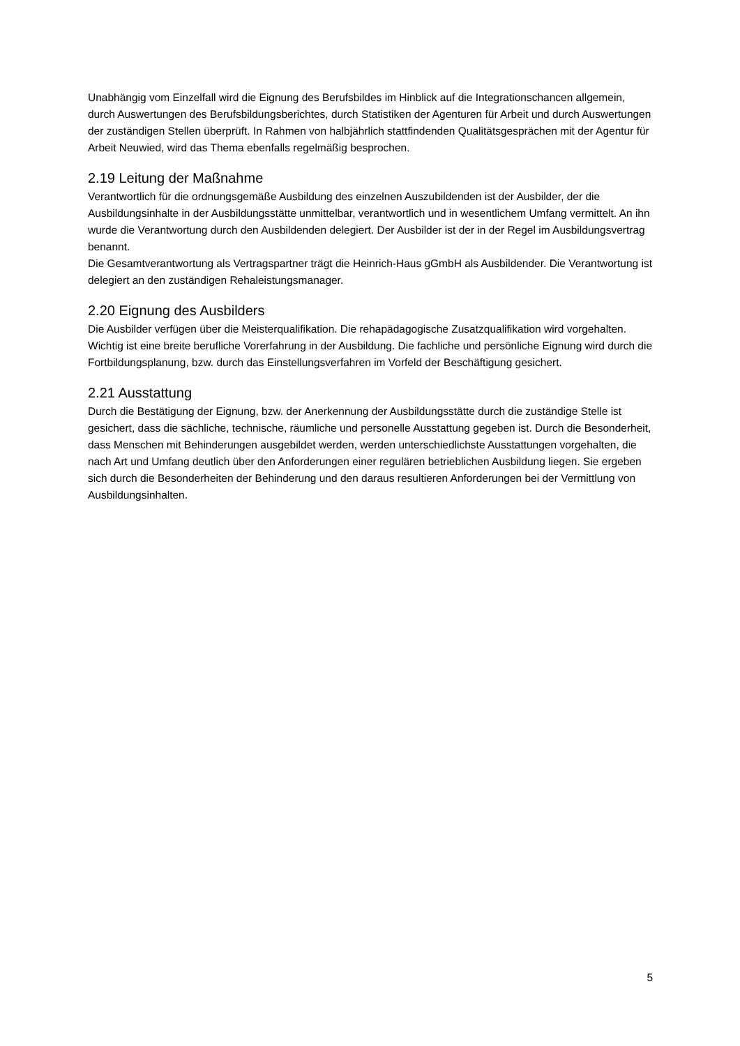Unabhängig vom Einzelfall wird die Eignung des Berufsbildes im Hinblick auf die Integrationschancen allgemein, durch Auswertungen des Berufsbildungsberichtes, durch Statistiken der Agenturen für Arbeit und durch Auswertungen der zuständigen Stellen überprüft. In Rahmen von halbjährlich stattfindenden Qualitätsgesprächen mit der Agentur für Arbeit Neuwied, wird das Thema ebenfalls regelmäßig besprochen.
2.19 Leitung der Maßnahme
Verantwortlich für die ordnungsgemäße Ausbildung des einzelnen Auszubildenden ist der Ausbilder, der die Ausbildungsinhalte in der Ausbildungsstätte unmittelbar, verantwortlich und in wesentlichem Umfang vermittelt. An ihn wurde die Verantwortung durch den Ausbildenden delegiert. Der Ausbilder ist der in der Regel im Ausbildungsvertrag benannt.
Die Gesamtverantwortung als Vertragspartner trägt die Heinrich-Haus gGmbH als Ausbildender. Die Verantwortung ist delegiert an den zuständigen Rehaleistungsmanager.
2.20 Eignung des Ausbilders
Die Ausbilder verfügen über die Meisterqualifikation. Die rehapädagogische Zusatzqualifikation wird vorgehalten. Wichtig ist eine breite berufliche Vorerfahrung in der Ausbildung. Die fachliche und persönliche Eignung wird durch die Fortbildungsplanung, bzw. durch das Einstellungsverfahren im Vorfeld der Beschäftigung gesichert.
2.21 Ausstattung
Durch die Bestätigung der Eignung, bzw. der Anerkennung der Ausbildungsstätte durch die zuständige Stelle ist gesichert, dass die sächliche, technische, räumliche und personelle Ausstattung gegeben ist. Durch die Besonderheit, dass Menschen mit Behinderungen ausgebildet werden, werden unterschiedlichste Ausstattungen vorgehalten, die nach Art und Umfang deutlich über den Anforderungen einer regulären betrieblichen Ausbildung liegen. Sie ergeben sich durch die Besonderheiten der Behinderung und den daraus resultieren Anforderungen bei der Vermittlung von Ausbildungsinhalten.
5